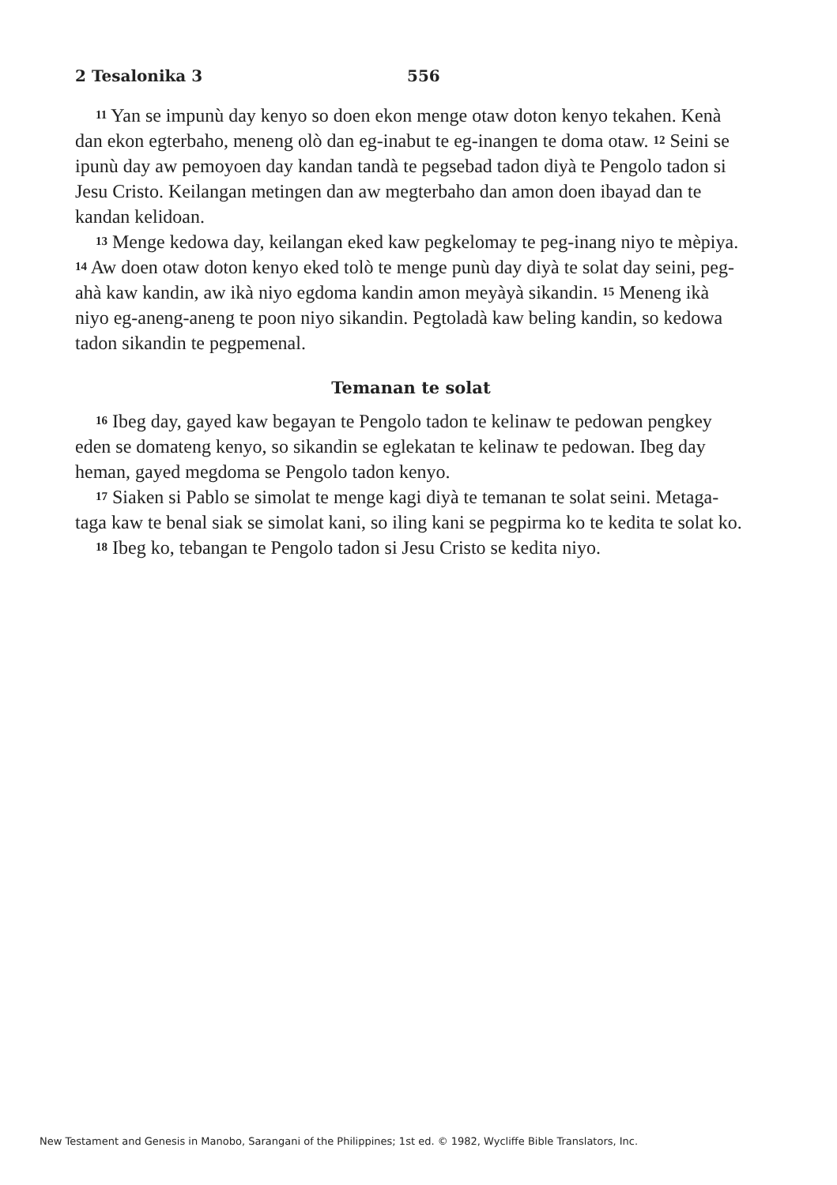2 Tesalonika 3 556
<sup>11</sup> Yan se impunù day kenyo so doen ekon menge otaw doton kenyo tekahen. Kenà dan ekon egterbaho, meneng olò dan eg-inabut te eg-inangen te doma otaw. <sup>12</sup> Seini se ipunù day aw pemoyoen day kandan tandà te pegsebad tadon diyà te Pengolo tadon si Jesu Cristo. Keilangan metingen dan aw megterbaho dan amon doen ibayad dan te kandan kelidoan.
<sup>13</sup> Menge kedowa day, keilangan eked kaw pegkelomay te peg-inang niyo te mèpiya. <sup>14</sup> Aw doen otaw doton kenyo eked tolò te menge punù day diyà te solat day seini, peg-ahà kaw kandin, aw ikà niyo egdoma kandin amon meyàyà sikandin. <sup>15</sup> Meneng ikà niyo eg-aneng-aneng te poon niyo sikandin. Pegtoladà kaw beling kandin, so kedowa tadon sikandin te pegpemenal.
Temanan te solat
<sup>16</sup> Ibeg day, gayed kaw begayan te Pengolo tadon te kelinaw te pedowan pengkey eden se domateng kenyo, so sikandin se eglekatan te kelinaw te pedowan. Ibeg day heman, gayed megdoma se Pengolo tadon kenyo.
<sup>17</sup> Siaken si Pablo se simolat te menge kagi diyà te temanan te solat seini. Metaga-taga kaw te benal siak se simolat kani, so iling kani se pegpirma ko te kedita te solat ko.
<sup>18</sup> Ibeg ko, tebangan te Pengolo tadon si Jesu Cristo se kedita niyo.
New Testament and Genesis in Manobo, Sarangani of the Philippines; 1st ed. © 1982, Wycliffe Bible Translators, Inc.